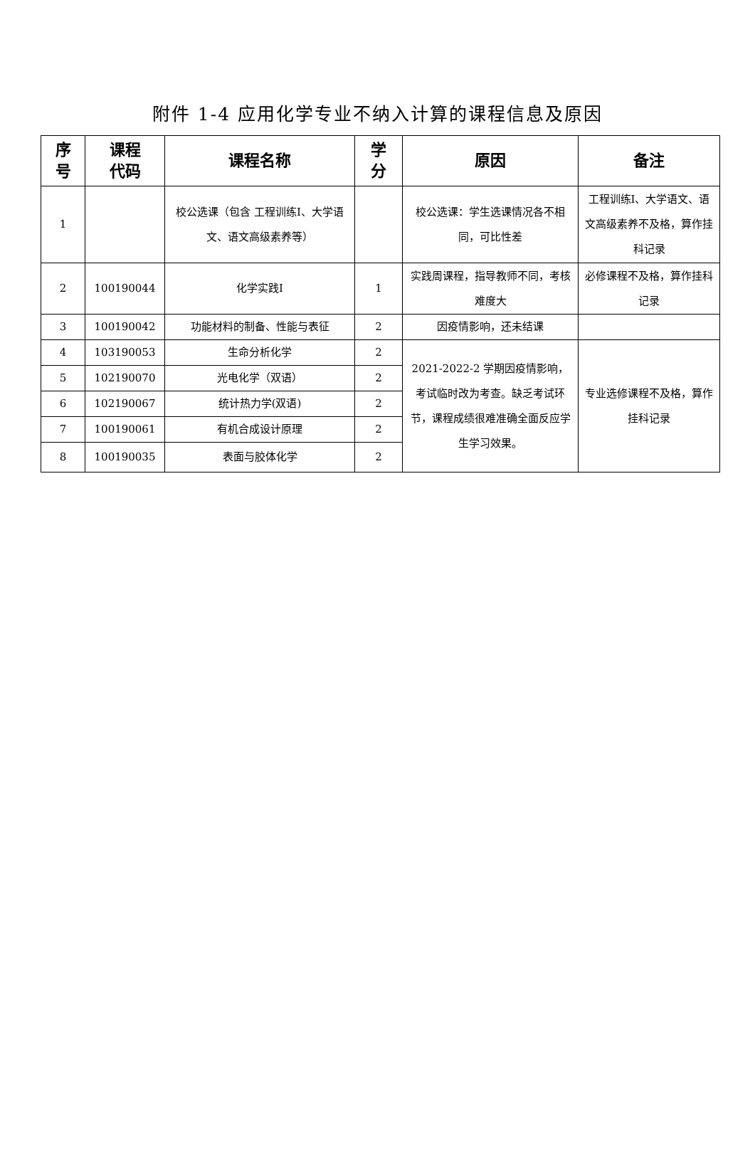附件 1-4 应用化学专业不纳入计算的课程信息及原因
| 序 号 | 课程 代码 | 课程名称 | 学 分 | 原因 | 备注 |
| --- | --- | --- | --- | --- | --- |
| 1 | | 校公选课（包含 工程训练Ⅰ、大学语文、语文高级素养等） | | 校公选课：学生选课情况各不相同，可比性差 | 工程训练Ⅰ、大学语文、语文高级素养不及格，算作挂科记录 |
| 2 | 100190044 | 化学实践Ⅰ | 1 | 实践周课程，指导教师不同，考核难度大 | 必修课程不及格，算作挂科记录 |
| 3 | 100190042 | 功能材料的制备、性能与表征 | 2 | 因疫情影响，还未结课 | |
| 4 | 103190053 | 生命分析化学 | 2 | 2021-2022-2 学期因疫情影响，考试临时改为考查。缺乏考试环节，课程成绩很难准确全面反应学生学习效果。 | 专业选修课程不及格，算作挂科记录 |
| 5 | 102190070 | 光电化学（双语） | 2 | | |
| 6 | 102190067 | 统计热力学(双语) | 2 | | |
| 7 | 100190061 | 有机合成设计原理 | 2 | | |
| 8 | 100190035 | 表面与胶体化学 | 2 | | |